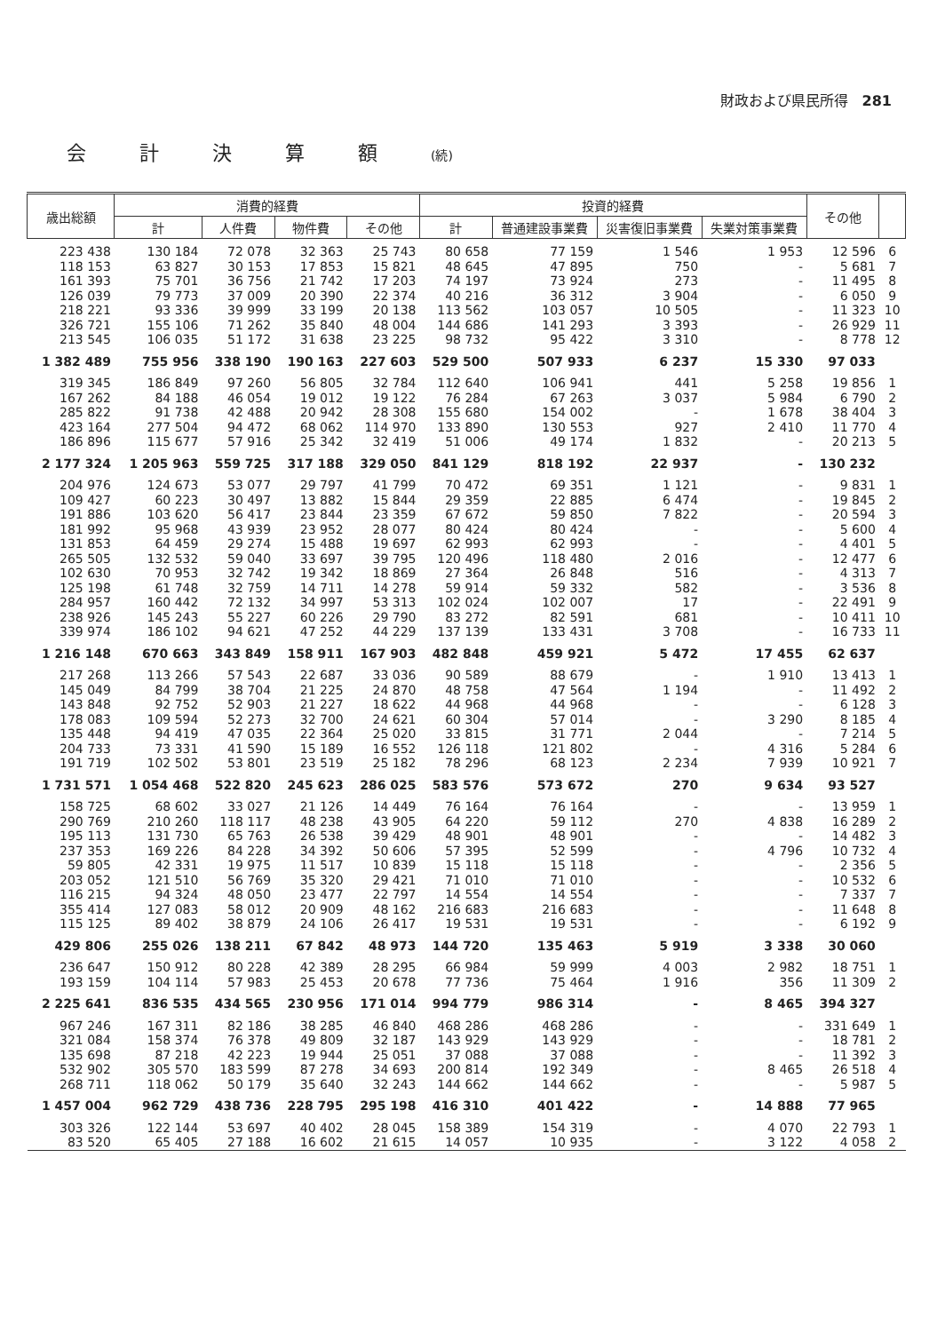財政および県民所得　281
会計決算額(続)
| 歳出総額 | 消費的経費 | | | | 投資的経費 | | | | その他 | |
| --- | --- | --- | --- | --- | --- | --- | --- | --- | --- | --- |
| | 計 | 人件費 | 物件費 | その他 | 計 | 普通建設事業費 | 災害復旧事業費 | 失業対策事業費 | | |
| 223 438 | 130 184 | 72 078 | 32 363 | 25 743 | 80 658 | 77 159 | 1 546 | 1 953 | 12 596 | 6 |
| 118 153 | 63 827 | 30 153 | 17 853 | 15 821 | 48 645 | 47 895 | 750 | - | 5 681 | 7 |
| 161 393 | 75 701 | 36 756 | 21 742 | 17 203 | 74 197 | 73 924 | 273 | - | 11 495 | 8 |
| 126 039 | 79 773 | 37 009 | 20 390 | 22 374 | 40 216 | 36 312 | 3 904 | - | 6 050 | 9 |
| 218 221 | 93 336 | 39 999 | 33 199 | 20 138 | 113 562 | 103 057 | 10 505 | - | 11 323 | 10 |
| 326 721 | 155 106 | 71 262 | 35 840 | 48 004 | 144 686 | 141 293 | 3 393 | - | 26 929 | 11 |
| 213 545 | 106 035 | 51 172 | 31 638 | 23 225 | 98 732 | 95 422 | 3 310 | - | 8 778 | 12 |
| 1 382 489 | 755 956 | 338 190 | 190 163 | 227 603 | 529 500 | 507 933 | 6 237 | 15 330 | 97 033 | |
| 319 345 | 186 849 | 97 260 | 56 805 | 32 784 | 112 640 | 106 941 | 441 | 5 258 | 19 856 | 1 |
| 167 262 | 84 188 | 46 054 | 19 012 | 19 122 | 76 284 | 67 263 | 3 037 | 5 984 | 6 790 | 2 |
| 285 822 | 91 738 | 42 488 | 20 942 | 28 308 | 155 680 | 154 002 | - | 1 678 | 38 404 | 3 |
| 423 164 | 277 504 | 94 472 | 68 062 | 114 970 | 133 890 | 130 553 | 927 | 2 410 | 11 770 | 4 |
| 186 896 | 115 677 | 57 916 | 25 342 | 32 419 | 51 006 | 49 174 | 1 832 | - | 20 213 | 5 |
| 2 177 324 | 1 205 963 | 559 725 | 317 188 | 329 050 | 841 129 | 818 192 | 22 937 | - | 130 232 | |
| 204 976 | 124 673 | 53 077 | 29 797 | 41 799 | 70 472 | 69 351 | 1 121 | - | 9 831 | 1 |
| 109 427 | 60 223 | 30 497 | 13 882 | 15 844 | 29 359 | 22 885 | 6 474 | - | 19 845 | 2 |
| 191 886 | 103 620 | 56 417 | 23 844 | 23 359 | 67 672 | 59 850 | 7 822 | - | 20 594 | 3 |
| 181 992 | 95 968 | 43 939 | 23 952 | 28 077 | 80 424 | 80 424 | - | - | 5 600 | 4 |
| 131 853 | 64 459 | 29 274 | 15 488 | 19 697 | 62 993 | 62 993 | - | - | 4 401 | 5 |
| 265 505 | 132 532 | 59 040 | 33 697 | 39 795 | 120 496 | 118 480 | 2 016 | - | 12 477 | 6 |
| 102 630 | 70 953 | 32 742 | 19 342 | 18 869 | 27 364 | 26 848 | 516 | - | 4 313 | 7 |
| 125 198 | 61 748 | 32 759 | 14 711 | 14 278 | 59 914 | 59 332 | 582 | - | 3 536 | 8 |
| 284 957 | 160 442 | 72 132 | 34 997 | 53 313 | 102 024 | 102 007 | 17 | - | 22 491 | 9 |
| 238 926 | 145 243 | 55 227 | 60 226 | 29 790 | 83 272 | 82 591 | 681 | - | 10 411 | 10 |
| 339 974 | 186 102 | 94 621 | 47 252 | 44 229 | 137 139 | 133 431 | 3 708 | - | 16 733 | 11 |
| 1 216 148 | 670 663 | 343 849 | 158 911 | 167 903 | 482 848 | 459 921 | 5 472 | 17 455 | 62 637 | |
| 217 268 | 113 266 | 57 543 | 22 687 | 33 036 | 90 589 | 88 679 | - | 1 910 | 13 413 | 1 |
| 145 049 | 84 799 | 38 704 | 21 225 | 24 870 | 48 758 | 47 564 | 1 194 | - | 11 492 | 2 |
| 143 848 | 92 752 | 52 903 | 21 227 | 18 622 | 44 968 | 44 968 | - | - | 6 128 | 3 |
| 178 083 | 109 594 | 52 273 | 32 700 | 24 621 | 60 304 | 57 014 | - | 3 290 | 8 185 | 4 |
| 135 448 | 94 419 | 47 035 | 22 364 | 25 020 | 33 815 | 31 771 | 2 044 | - | 7 214 | 5 |
| 204 733 | 73 331 | 41 590 | 15 189 | 16 552 | 126 118 | 121 802 | - | 4 316 | 5 284 | 6 |
| 191 719 | 102 502 | 53 801 | 23 519 | 25 182 | 78 296 | 68 123 | 2 234 | 7 939 | 10 921 | 7 |
| 1 731 571 | 1 054 468 | 522 820 | 245 623 | 286 025 | 583 576 | 573 672 | 270 | 9 634 | 93 527 | |
| 158 725 | 68 602 | 33 027 | 21 126 | 14 449 | 76 164 | 76 164 | - | - | 13 959 | 1 |
| 290 769 | 210 260 | 118 117 | 48 238 | 43 905 | 64 220 | 59 112 | 270 | 4 838 | 16 289 | 2 |
| 195 113 | 131 730 | 65 763 | 26 538 | 39 429 | 48 901 | 48 901 | - | - | 14 482 | 3 |
| 237 353 | 169 226 | 84 228 | 34 392 | 50 606 | 57 395 | 52 599 | - | 4 796 | 10 732 | 4 |
| 59 805 | 42 331 | 19 975 | 11 517 | 10 839 | 15 118 | 15 118 | - | - | 2 356 | 5 |
| 203 052 | 121 510 | 56 769 | 35 320 | 29 421 | 71 010 | 71 010 | - | - | 10 532 | 6 |
| 116 215 | 94 324 | 48 050 | 23 477 | 22 797 | 14 554 | 14 554 | - | - | 7 337 | 7 |
| 355 414 | 127 083 | 58 012 | 20 909 | 48 162 | 216 683 | 216 683 | - | - | 11 648 | 8 |
| 115 125 | 89 402 | 38 879 | 24 106 | 26 417 | 19 531 | 19 531 | - | - | 6 192 | 9 |
| 429 806 | 255 026 | 138 211 | 67 842 | 48 973 | 144 720 | 135 463 | 5 919 | 3 338 | 30 060 | |
| 236 647 | 150 912 | 80 228 | 42 389 | 28 295 | 66 984 | 59 999 | 4 003 | 2 982 | 18 751 | 1 |
| 193 159 | 104 114 | 57 983 | 25 453 | 20 678 | 77 736 | 75 464 | 1 916 | 356 | 11 309 | 2 |
| 2 225 641 | 836 535 | 434 565 | 230 956 | 171 014 | 994 779 | 986 314 | - | 8 465 | 394 327 | |
| 967 246 | 167 311 | 82 186 | 38 285 | 46 840 | 468 286 | 468 286 | - | - | 331 649 | 1 |
| 321 084 | 158 374 | 76 378 | 49 809 | 32 187 | 143 929 | 143 929 | - | - | 18 781 | 2 |
| 135 698 | 87 218 | 42 223 | 19 944 | 25 051 | 37 088 | 37 088 | - | - | 11 392 | 3 |
| 532 902 | 305 570 | 183 599 | 87 278 | 34 693 | 200 814 | 192 349 | - | 8 465 | 26 518 | 4 |
| 268 711 | 118 062 | 50 179 | 35 640 | 32 243 | 144 662 | 144 662 | - | - | 5 987 | 5 |
| 1 457 004 | 962 729 | 438 736 | 228 795 | 295 198 | 416 310 | 401 422 | - | 14 888 | 77 965 | |
| 303 326 | 122 144 | 53 697 | 40 402 | 28 045 | 158 389 | 154 319 | - | 4 070 | 22 793 | 1 |
| 83 520 | 65 405 | 27 188 | 16 602 | 21 615 | 14 057 | 10 935 | - | 3 122 | 4 058 | 2 |